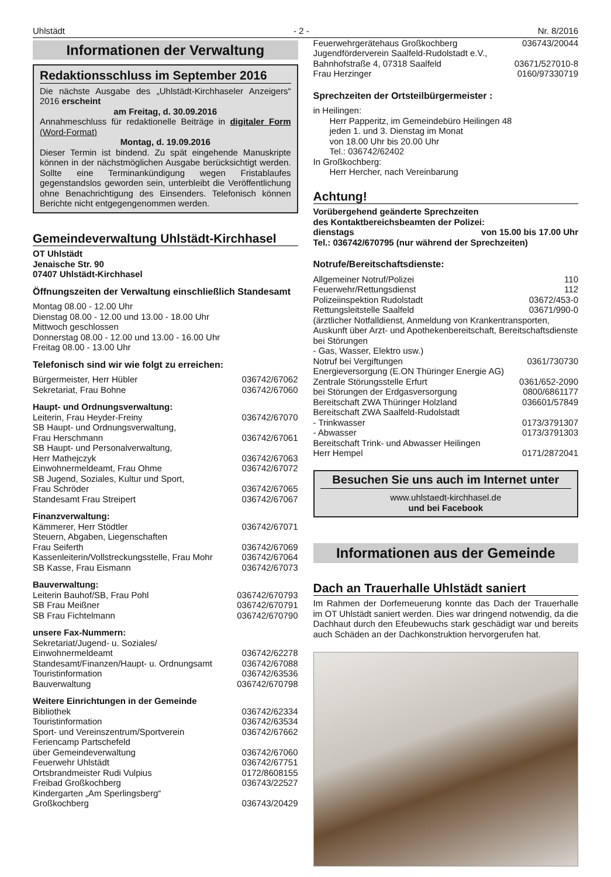Uhlstädt - 2 - Nr. 8/2016
Informationen der Verwaltung
Redaktionsschluss im September 2016
Die nächste Ausgabe des „Uhlstädt-Kirchhaseler Anzeigers“ 2016 erscheint
am Freitag, d. 30.09.2016
Annahmeschluss für redaktionelle Beiträge in digitaler Form (Word-Format)
Montag, d. 19.09.2016
Dieser Termin ist bindend. Zu spät eingehende Manuskripte können in der nächstmöglichen Ausgabe berücksichtigt werden. Sollte eine Terminankündigung wegen Fristablaufes gegenstandslos geworden sein, unterbleibt die Veröffentlichung ohne Benachrichtigung des Einsenders. Telefonisch können Berichte nicht entgegengenommen werden.
Gemeindeverwaltung Uhlstädt-Kirchhasel
OT Uhlstädt
Jenaische Str. 90
07407 Uhlstädt-Kirchhasel
Öffnungszeiten der Verwaltung einschließlich Standesamt
Montag 08.00 - 12.00 Uhr
Dienstag 08.00 - 12.00 und 13.00 - 18.00 Uhr
Mittwoch geschlossen
Donnerstag 08.00 - 12.00 und 13.00 - 16.00 Uhr
Freitag 08.00 - 13.00 Uhr
Telefonisch sind wir wie folgt zu erreichen:
Bürgermeister, Herr Hübler 036742/67062
Sekretariat, Frau Bohne 036742/67060
Haupt- und Ordnungsverwaltung:
Leiterin, Frau Heyder-Freiny 036742/67070
SB Haupt- und Ordnungsverwaltung,
Frau Herschmann 036742/67061
SB Haupt- und Personalverwaltung,
Herr Mathejczyk 036742/67063
Einwohnermeldeamt, Frau Ohme 036742/67072
SB Jugend, Soziales, Kultur und Sport,
Frau Schröder 036742/67065
Standesamt Frau Streipert 036742/67067
Finanzverwaltung:
Kämmerer, Herr Stödtler 036742/67071
Steuern, Abgaben, Liegenschaften
Frau Seiferth 036742/67069
Kassenleiterin/Vollstreckungsstelle, Frau Mohr 036742/67064
SB Kasse, Frau Eismann 036742/67073
Bauverwaltung:
Leiterin Bauhof/SB, Frau Pohl 036742/670793
SB Frau Meißner 036742/670791
SB Frau Fichtelmann 036742/670790
unsere Fax-Nummern:
Sekretariat/Jugend- u. Soziales/
Einwohnermeldeamt 036742/62278
Standesamt/Finanzen/Haupt- u. Ordnungsamt 036742/67088
Touristinformation 036742/63536
Bauverwaltung 036742/670798
Weitere Einrichtungen in der Gemeinde
Bibliothek 036742/62334
Touristinformation 036742/63534
Sport- und Vereinszentrum/Sportverein 036742/67662
Feriencamp Partschefeld
über Gemeindeverwaltung 036742/67060
Feuerwehr Uhlstädt 036742/67751
Ortsbrandmeister Rudi Vulpius 0172/8608155
Freibad Großkochberg 036743/22527
Kindergarten „Am Sperlingsberg“
Großkochberg 036743/20429
Feuerwehrgerätehaus Großkochberg 036743/20044
Jugendförderverein Saalfeld-Rudolstadt e.V.,
Bahnhofstraße 4, 07318 Saalfeld 03671/527010-8
Frau Herzinger 0160/97330719
Sprechzeiten der Ortsteilbürgermeister :
in Heilingen:
Herr Papperitz, im Gemeindebüro Heilingen 48
jeden 1. und 3. Dienstag im Monat
von 18.00 Uhr bis 20.00 Uhr
Tel.: 036742/62402
In Großkochberg:
Herr Hercher, nach Vereinbarung
Achtung!
Vorübergehend geänderte Sprechzeiten
des Kontaktbereichsbeamten der Polizei:
dienstags von 15.00 bis 17.00 Uhr
Tel.: 036742/670795 (nur während der Sprechzeiten)
Notrufe/Bereitschaftsdienste:
Allgemeiner Notruf/Polizei 110
Feuerwehr/Rettungsdienst 112
Polizeiinspektion Rudolstadt 03672/453-0
Rettungsleitstelle Saalfeld 03671/990-0
(ärztlicher Notfalldienst, Anmeldung von Krankentransporten, Auskunft über Arzt- und Apothekenbereitschaft, Bereitschaftsdienste bei Störungen
- Gas, Wasser, Elektro usw.)
Notruf bei Vergiftungen 0361/730730
Energieversorgung (E.ON Thüringer Energie AG)
Zentrale Störungsstelle Erfurt 0361/652-2090
bei Störungen der Erdgasversorgung 0800/6861177
Bereitschaft ZWA Thüringer Holzland 036601/57849
Bereitschaft ZWA Saalfeld-Rudolstadt
- Trinkwasser 0173/3791307
- Abwasser 0173/3791303
Bereitschaft Trink- und Abwasser Heilingen
Herr Hempel 0171/2872041
Besuchen Sie uns auch im Internet unter
www.uhlstaedt-kirchhasel.de
und bei Facebook
Informationen aus der Gemeinde
Dach an Trauerhalle Uhlstädt saniert
Im Rahmen der Dorferneuerung konnte das Dach der Trauerhalle im OT Uhlstädt saniert werden. Dies war dringend notwendig, da die Dachhaut durch den Efeubewuchs stark geschädigt war und bereits auch Schäden an der Dachkonstruktion hervorgerufen hat.